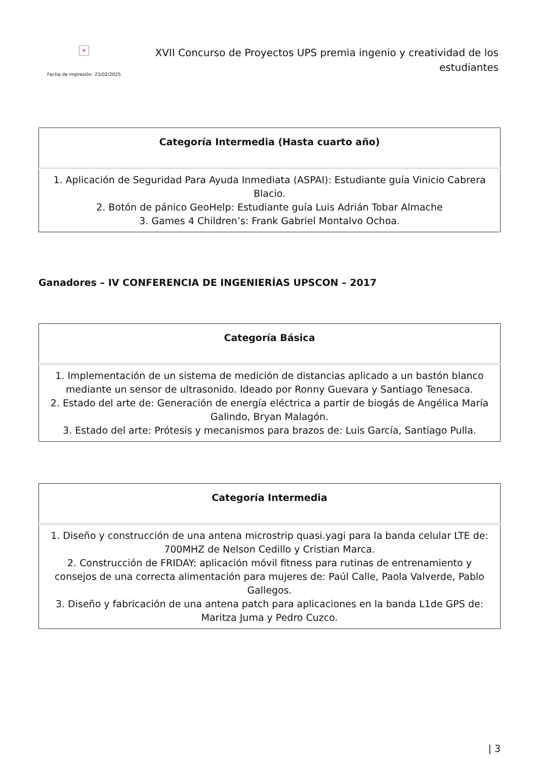×
Fecha de impresión: 23/02/2025
XVII Concurso de Proyectos UPS premia ingenio y creatividad de los estudiantes
| Categoría Intermedia (Hasta cuarto año) |
| --- |
| 1. Aplicación de Seguridad Para Ayuda Inmediata (ASPAI): Estudiante guía Vinicio Cabrera Blacio. 2. Botón de pánico GeoHelp: Estudiante guía Luis Adrián Tobar Almache 3. Games 4 Children’s: Frank Gabriel Montalvo Ochoa. |
Ganadores – IV CONFERENCIA DE INGENIERÍAS UPSCON – 2017
| Categoría Básica |
| --- |
| 1. Implementación de un sistema de medición de distancias aplicado a un bastón blanco mediante un sensor de ultrasonido. Ideado por Ronny Guevara y Santiago Tenesaca. 2. Estado del arte de: Generación de energía eléctrica a partir de biogás de Angélica María Galindo, Bryan Malagón. 3. Estado del arte: Prótesis y mecanismos para brazos de: Luis García, Santiago Pulla. |
| Categoría Intermedia |
| --- |
| 1. Diseño y construcción de una antena microstrip quasi.yagi para la banda celular LTE de: 700MHZ de Nelson Cedillo y Cristian Marca. 2. Construcción de FRIDAY: aplicación móvil fitness para rutinas de entrenamiento y consejos de una correcta alimentación para mujeres de: Paúl Calle, Paola Valverde, Pablo Gallegos. 3. Diseño y fabricación de una antena patch para aplicaciones en la banda L1de GPS de: Maritza Juma y Pedro Cuzco. |
| 3